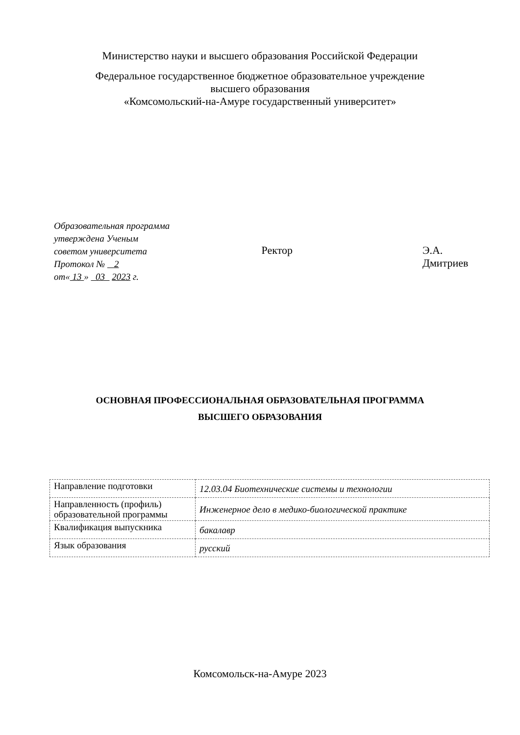Министерство науки и высшего образования Российской Федерации
Федеральное государственное бюджетное образовательное учреждение
высшего образования
«Комсомольский-на-Амуре государственный университет»
Образовательная программа
утверждена Ученым
советом университета
Протокол № 2
от« 13 » 03 2023 г.
Ректор Э.А. Дмитриев
ОСНОВНАЯ ПРОФЕССИОНАЛЬНАЯ ОБРАЗОВАТЕЛЬНАЯ ПРОГРАММА
ВЫСШЕГО ОБРАЗОВАНИЯ
| Направление подготовки | 12.03.04 Биотехнические системы и технологии |
| Направленность (профиль) образовательной программы | Инженерное дело в медико-биологической практике |
| Квалификация выпускника | бакалавр |
| Язык образования | русский |
Комсомольск-на-Амуре 2023